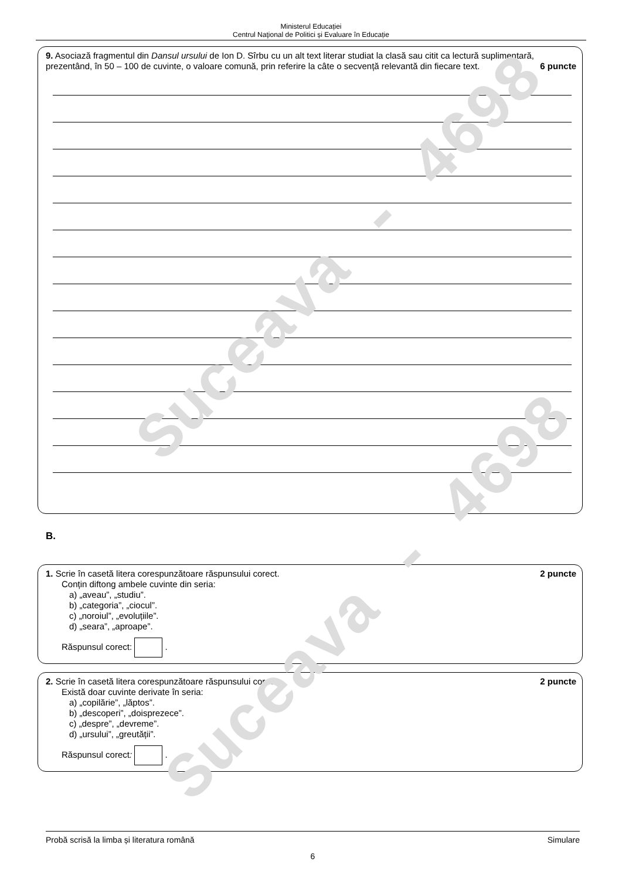Suceava - 4698
Suceava - 4698
Ministerul Educației
Centrul Naţional de Politici și Evaluare în Educație
9. Asociază fragmentul din Dansul ursului de Ion D. Sîrbu cu un alt text literar studiat la clasă sau citit ca lectură suplimentară, prezentând, în 50 – 100 de cuvinte, o valoare comună, prin referire la câte o secvență relevantă din fiecare text. 6 puncte
B.
1. Scrie în casetă litera corespunzătoare răspunsului corect. 2 puncte
Conțin diftong ambele cuvinte din seria:
a) „aveau”, „studiu”.
b) „categoria”, „ciocul”.
c) „noroiul”, „evoluțiile”.
d) „seara”, „aproape”.
Răspunsul corect: .
2. Scrie în casetă litera corespunzătoare răspunsului corect. 2 puncte
Există doar cuvinte derivate în seria:
a) „copilărie”, „lăptos”.
b) „descoperi”, „doisprezece”.
c) „despre”, „devreme”.
d) „ursului”, „greutății”.
Răspunsul corect: .
Probă scrisă la limba și literatura română Simulare
6